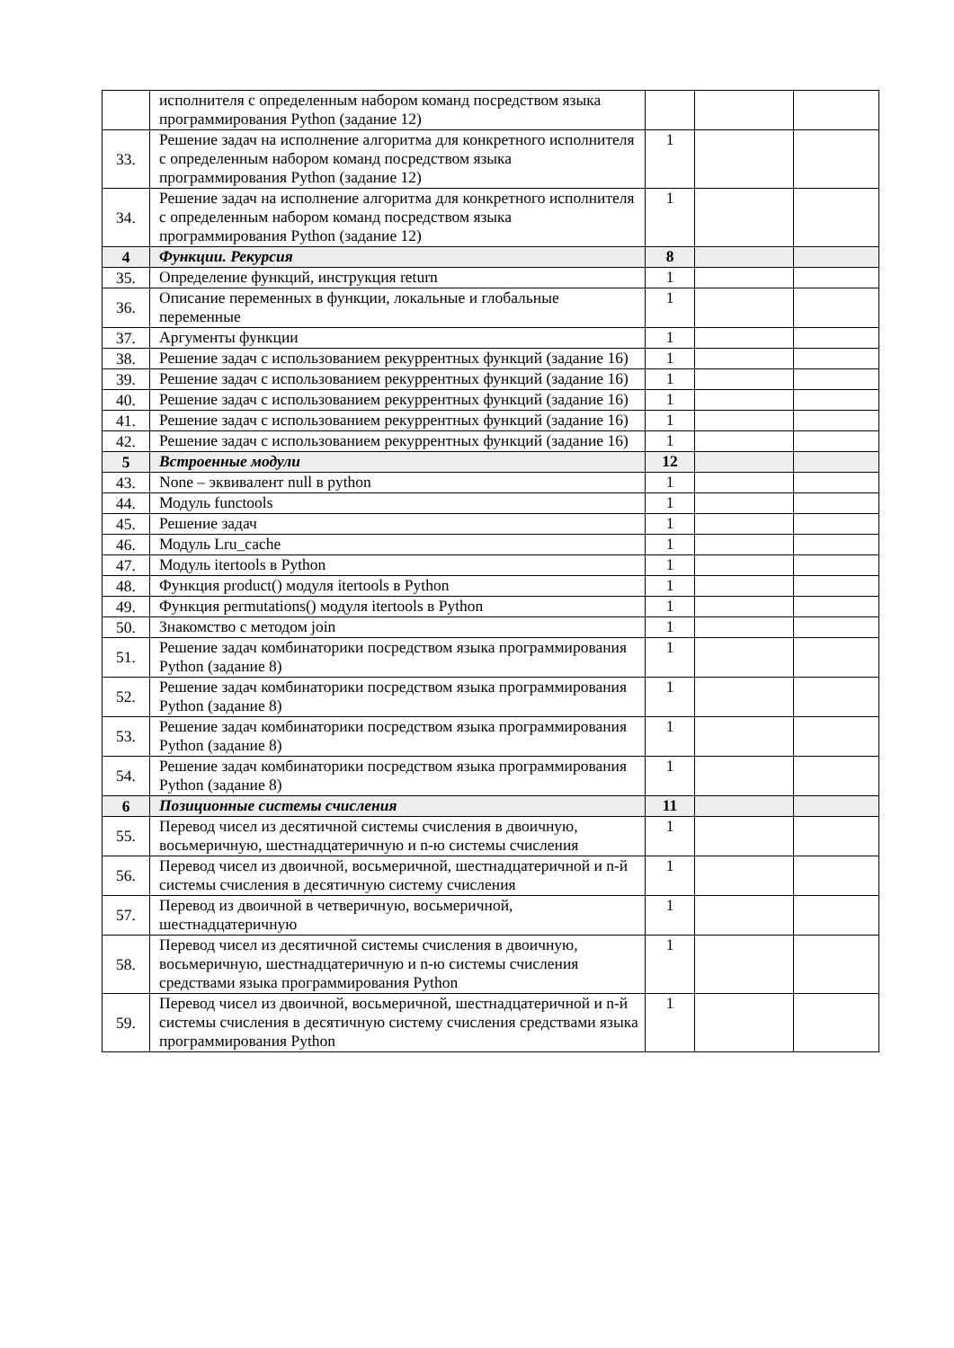| | исполнителя с определенным набором команд посредством языка программирования Python (задание 12) | | | |
| 33. | Решение задач на исполнение алгоритма для конкретного исполнителя с определенным набором команд посредством языка программирования Python (задание 12) | 1 | | |
| 34. | Решение задач на исполнение алгоритма для конкретного исполнителя с определенным набором команд посредством языка программирования Python (задание 12) | 1 | | |
| 4 | Функции. Рекурсия | 8 | | |
| 35. | Определение функций, инструкция return | 1 | | |
| 36. | Описание переменных в функции, локальные и глобальные переменные | 1 | | |
| 37. | Аргументы функции | 1 | | |
| 38. | Решение задач с использованием рекуррентных функций (задание 16) | 1 | | |
| 39. | Решение задач с использованием рекуррентных функций (задание 16) | 1 | | |
| 40. | Решение задач с использованием рекуррентных функций (задание 16) | 1 | | |
| 41. | Решение задач с использованием рекуррентных функций (задание 16) | 1 | | |
| 42. | Решение задач с использованием рекуррентных функций (задание 16) | 1 | | |
| 5 | Встроенные модули | 12 | | |
| 43. | None – эквивалент null в python | 1 | | |
| 44. | Модуль functools | 1 | | |
| 45. | Решение задач | 1 | | |
| 46. | Модуль Lru_cache | 1 | | |
| 47. | Модуль itertools в Python | 1 | | |
| 48. | Функция product() модуля itertools в Python | 1 | | |
| 49. | Функция permutations() модуля itertools в Python | 1 | | |
| 50. | Знакомство с методом join | 1 | | |
| 51. | Решение задач комбинаторики посредством языка программирования Python (задание 8) | 1 | | |
| 52. | Решение задач комбинаторики посредством языка программирования Python (задание 8) | 1 | | |
| 53. | Решение задач комбинаторики посредством языка программирования Python (задание 8) | 1 | | |
| 54. | Решение задач комбинаторики посредством языка программирования Python (задание 8) | 1 | | |
| 6 | Позиционные системы счисления | 11 | | |
| 55. | Перевод чисел из десятичной системы счисления в двоичную, восьмеричную, шестнадцатеричную и n-ю системы счисления | 1 | | |
| 56. | Перевод чисел из двоичной, восьмеричной, шестнадцатеричной и n-й системы счисления в десятичную систему счисления | 1 | | |
| 57. | Перевод из двоичной в четверичную, восьмеричной, шестнадцатеричную | 1 | | |
| 58. | Перевод чисел из десятичной системы счисления в двоичную, восьмеричную, шестнадцатеричную и n-ю системы счисления средствами языка программирования Python | 1 | | |
| 59. | Перевод чисел из двоичной, восьмеричной, шестнадцатеричной и n-й системы счисления в десятичную систему счисления средствами языка программирования Python | 1 | | |